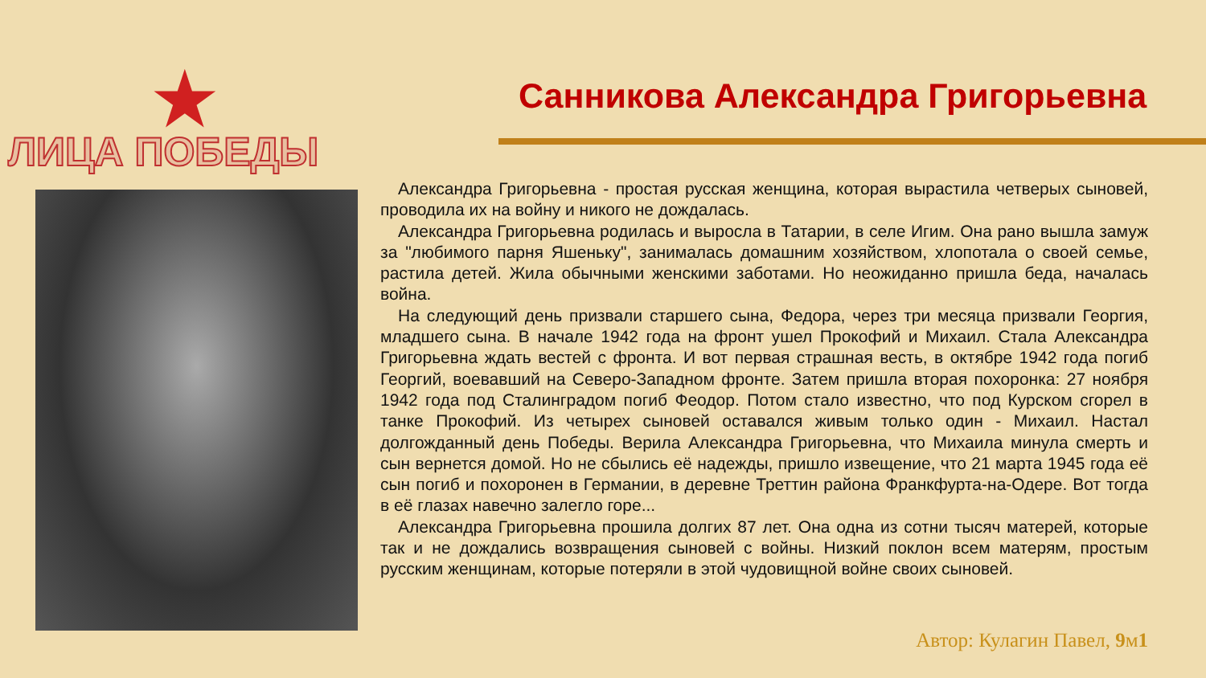★
ЛИЦА ПОБЕДЫ
Санникова Александра Григорьевна
Александра Григорьевна - простая русская женщина, которая вырастила четверых сыновей, проводила их на войну и никого не дождалась.
Александра Григорьевна родилась и выросла в Татарии, в селе Игим. Она рано вышла замуж за "любимого парня Яшеньку", занималась домашним хозяйством, хлопотала о своей семье, растила детей. Жила обычными женскими заботами. Но неожиданно пришла беда, началась война.
На следующий день призвали старшего сына, Федора, через три месяца призвали Георгия, младшего сына. В начале 1942 года на фронт ушел Прокофий и Михаил. Стала Александра Григорьевна ждать вестей с фронта. И вот первая страшная весть, в октябре 1942 года погиб Георгий, воевавший на Северо-Западном фронте. Затем пришла вторая похоронка: 27 ноября 1942 года под Сталинградом погиб Феодор. Потом стало известно, что под Курском сгорел в танке Прокофий. Из четырех сыновей оставался живым только один - Михаил. Настал долгожданный день Победы. Верила Александра Григорьевна, что Михаила минула смерть и сын вернется домой. Но не сбылись её надежды, пришло извещение, что 21 марта 1945 года её сын погиб и похоронен в Германии, в деревне Треттин района Франкфурта-на-Одере. Вот тогда в её глазах навечно залегло горе...
Александра Григорьевна прошила долгих 87 лет. Она одна из сотни тысяч матерей, которые так и не дождались возвращения сыновей с войны. Низкий поклон всем матерям, простым русским женщинам, которые потеряли в этой чудовищной войне своих сыновей.
Автор: Кулагин Павел, 9м1